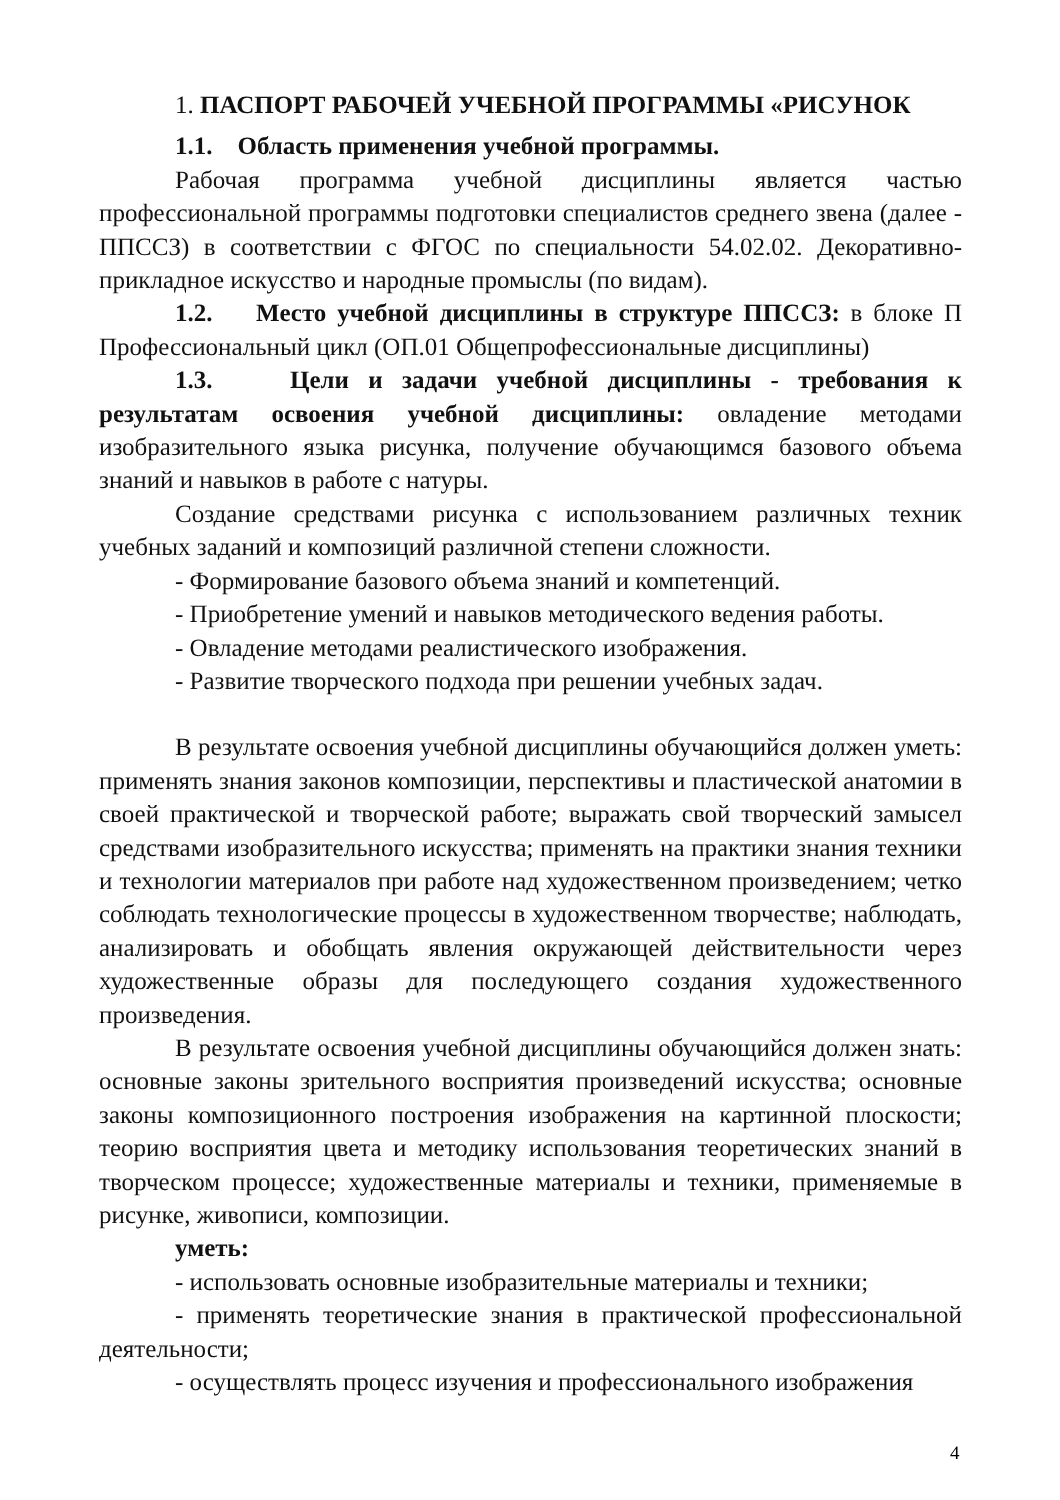1. ПАСПОРТ РАБОЧЕЙ УЧЕБНОЙ ПРОГРАММЫ «РИСУНОК
1.1. Область применения учебной программы.
Рабочая программа учебной дисциплины является частью профессиональной программы подготовки специалистов среднего звена (далее - ППССЗ) в соответствии с ФГОС по специальности 54.02.02. Декоративно-прикладное искусство и народные промыслы (по видам).
1.2. Место учебной дисциплины в структуре ППССЗ: в блоке П Профессиональный цикл (ОП.01 Общепрофессиональные дисциплины)
1.3. Цели и задачи учебной дисциплины - требования к результатам освоения учебной дисциплины: овладение методами изобразительного языка рисунка, получение обучающимся базового объема знаний и навыков в работе с натуры.
Создание средствами рисунка с использованием различных техник учебных заданий и композиций различной степени сложности.
- Формирование базового объема знаний и компетенций.
- Приобретение умений и навыков методического ведения работы.
- Овладение методами реалистического изображения.
- Развитие творческого подхода при решении учебных задач.
В результате освоения учебной дисциплины обучающийся должен уметь: применять знания законов композиции, перспективы и пластической анатомии в своей практической и творческой работе; выражать свой творческий замысел средствами изобразительного искусства; применять на практики знания техники и технологии материалов при работе над художественном произведением; четко соблюдать технологические процессы в художественном творчестве; наблюдать, анализировать и обобщать явления окружающей действительности через художественные образы для последующего создания художественного произведения.
В результате освоения учебной дисциплины обучающийся должен знать: основные законы зрительного восприятия произведений искусства; основные законы композиционного построения изображения на картинной плоскости; теорию восприятия цвета и методику использования теоретических знаний в творческом процессе; художественные материалы и техники, применяемые в рисунке, живописи, композиции.
уметь:
- использовать основные изобразительные материалы и техники;
- применять теоретические знания в практической профессиональной деятельности;
- осуществлять процесс изучения и профессионального изображения
4